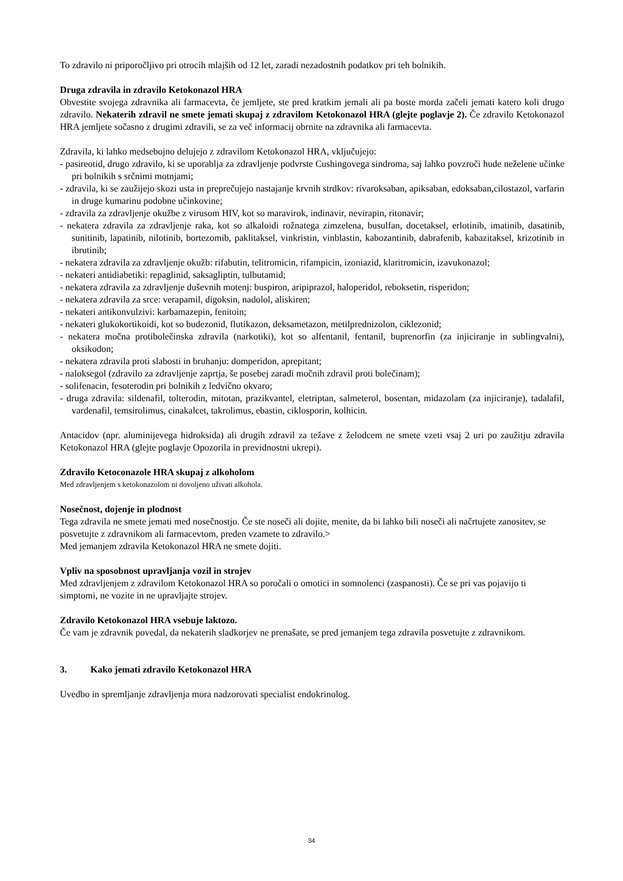To zdravilo ni priporočljivo pri otrocih mlajših od 12 let, zaradi nezadostnih podatkov pri teh bolnikih.
Druga zdravila in zdravilo Ketokonazol HRA
Obvestite svojega zdravnika ali farmacevta, če jemljete, ste pred kratkim jemali ali pa boste morda začeli jemati katero koli drugo zdravilo. Nekaterih zdravil ne smete jemati skupaj z zdravilom Ketokonazol HRA (glejte poglavje 2). Če zdravilo Ketokonazol HRA jemljete sočasno z drugimi zdravili, se za več informacij obrnite na zdravnika ali farmacevta.
Zdravila, ki lahko medsebojno delujejo z zdravilom Ketokonazol HRA, vključujejo:
- pasireotid, drugo zdravilo, ki se uporablja za zdravljenje podvrste Cushingovega sindroma, saj lahko povzroči hude neželene učinke pri bolnikih s srčnimi motnjami;
- zdravila, ki se zaužijejo skozi usta in preprečujejo nastajanje krvnih strdkov: rivaroksaban, apiksaban, edoksaban,cilostazol, varfarin in druge kumarinu podobne učinkovine;
- zdravila za zdravljenje okužbe z virusom HIV, kot so maravirok, indinavir, nevirapin, ritonavir;
- nekatera zdravila za zdravljenje raka, kot so alkaloidi rožnatega zimzelena, busulfan, docetaksel, erlotinib, imatinib, dasatinib, sunitinib, lapatinib, nilotinib, bortezomib, paklitaksel, vinkristin, vinblastin, kabozantinib, dabrafenib, kabazitaksel, krizotinib in ibrutinib;
- nekatera zdravila za zdravljenje okužb: rifabutin, telitromicin, rifampicin, izoniazid, klaritromicin, izavukonazol;
- nekateri antidiabetiki: repaglinid, saksagliptin, tulbutamid;
- nekatera zdravila za zdravljenje duševnih motenj: buspiron, aripiprazol, haloperidol, reboksetin, risperidon;
- nekatera zdravila za srce: verapamil, digoksin, nadolol, aliskiren;
- nekateri antikonvulzivi: karbamazepin, fenitoin;
- nekateri glukokortikoidi, kot so budezonid, flutikazon, deksametazon, metilprednizolon, ciklezonid;
- nekatera močna protibolečinska zdravila (narkotiki), kot so alfentanil, fentanil, buprenorfin (za injiciranje in sublingvalni), oksikodon;
- nekatera zdravila proti slabosti in bruhanju: domperidon, aprepitant;
- naloksegol (zdravilo za zdravljenje zaprtja, še posebej zaradi močnih zdravil proti bolečinam);
- solifenacin, fesoterodin pri bolnikih z ledvično okvaro;
- druga zdravila: sildenafil, tolterodin, mitotan, prazikvantel, eletriptan, salmeterol, bosentan, midazolam (za injiciranje), tadalafil, vardenafil, temsirolimus, cinakalcet, takrolimus, ebastin, ciklosporin, kolhicin.
Antacidov (npr. aluminijevega hidroksida) ali drugih zdravil za težave z želodcem ne smete vzeti vsaj 2 uri po zaužitju zdravila Ketokonazol HRA (glejte poglavje Opozorila in previdnostni ukrepi).
Zdravilo Ketoconazole HRA skupaj z alkoholom
Med zdravljenjem s ketokonazolom ni dovoljeno uživati alkohola.
Nosečnost, dojenje in plodnost
Tega zdravila ne smete jemati med nosečnostjo. Če ste noseči ali dojite, menite, da bi lahko bili noseči ali načrtujete zanositev, se posvetujte z zdravnikom ali farmacevtom, preden vzamete to zdravilo.>
Med jemanjem zdravila Ketokonazol HRA ne smete dojiti.
Vpliv na sposobnost upravljanja vozil in strojev
Med zdravljenjem z zdravilom Ketokonazol HRA so poročali o omotici in somnolenci (zaspanosti). Če se pri vas pojavijo ti simptomi, ne vozite in ne upravljajte strojev.
Zdravilo Ketokonazol HRA vsebuje laktozo.
Če vam je zdravnik povedal, da nekaterih sladkorjev ne prenašate, se pred jemanjem tega zdravila posvetujte z zdravnikom.
3. Kako jemati zdravilo Ketokonazol HRA
Uvedbo in spremljanje zdravljenja mora nadzorovati specialist endokrinolog.
34